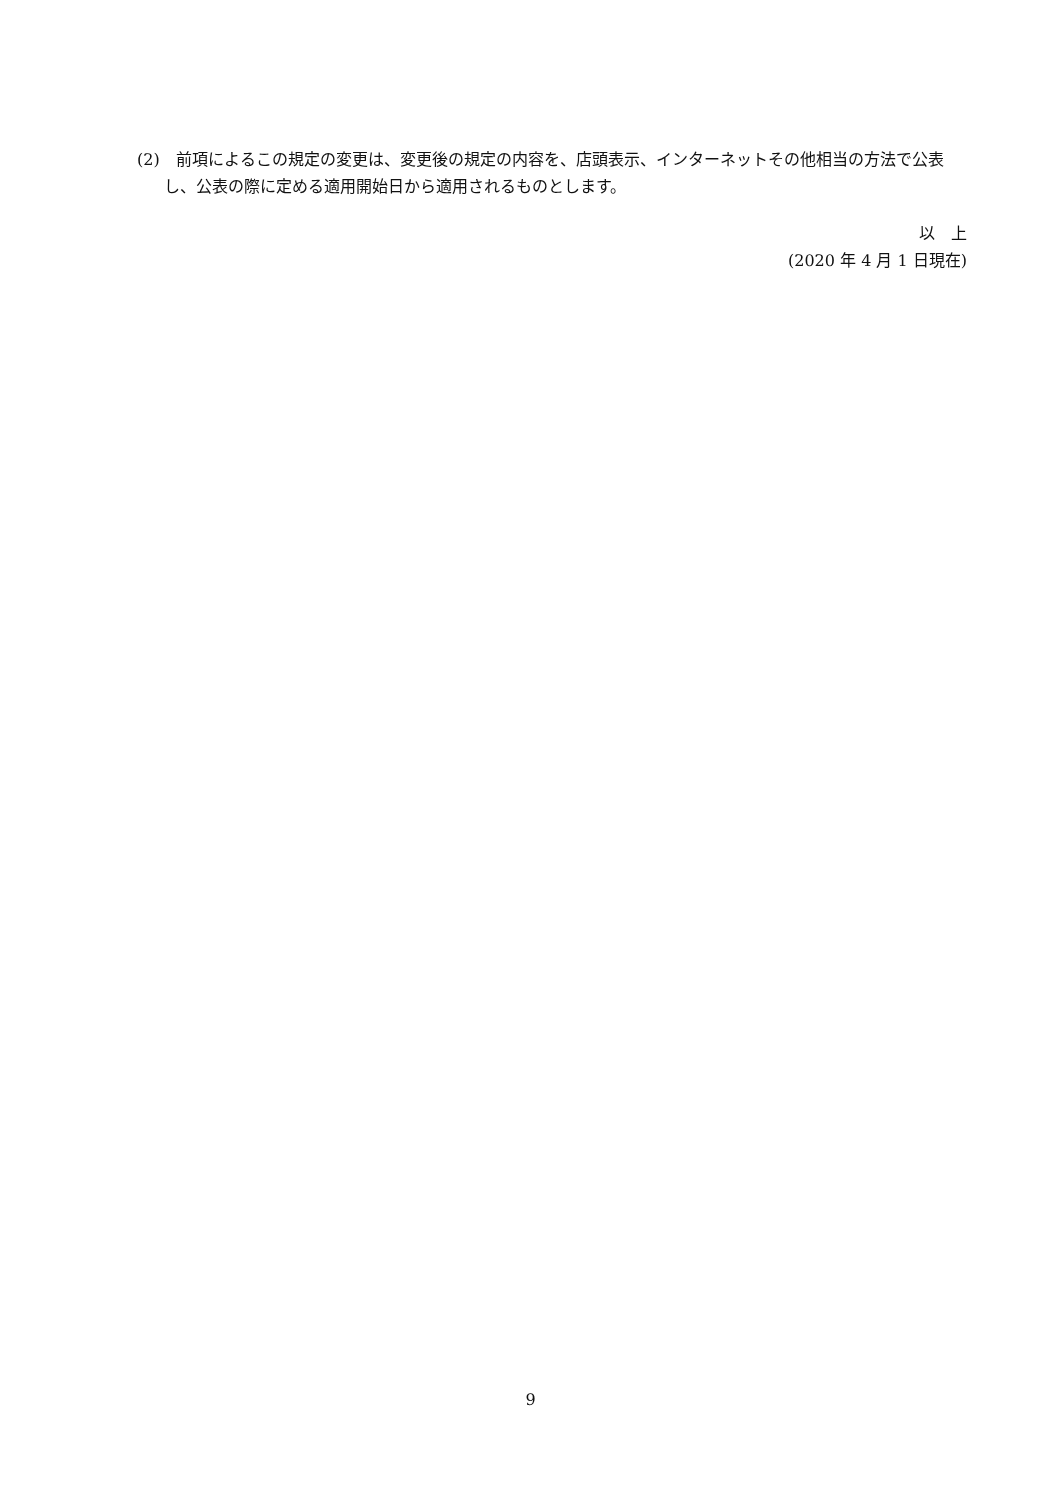(2)　前項によるこの規定の変更は、変更後の規定の内容を、店頭表示、インターネットその他相当の方法で公表し、公表の際に定める適用開始日から適用されるものとします。
以　上
(2020 年 4 月 1 日現在)
9